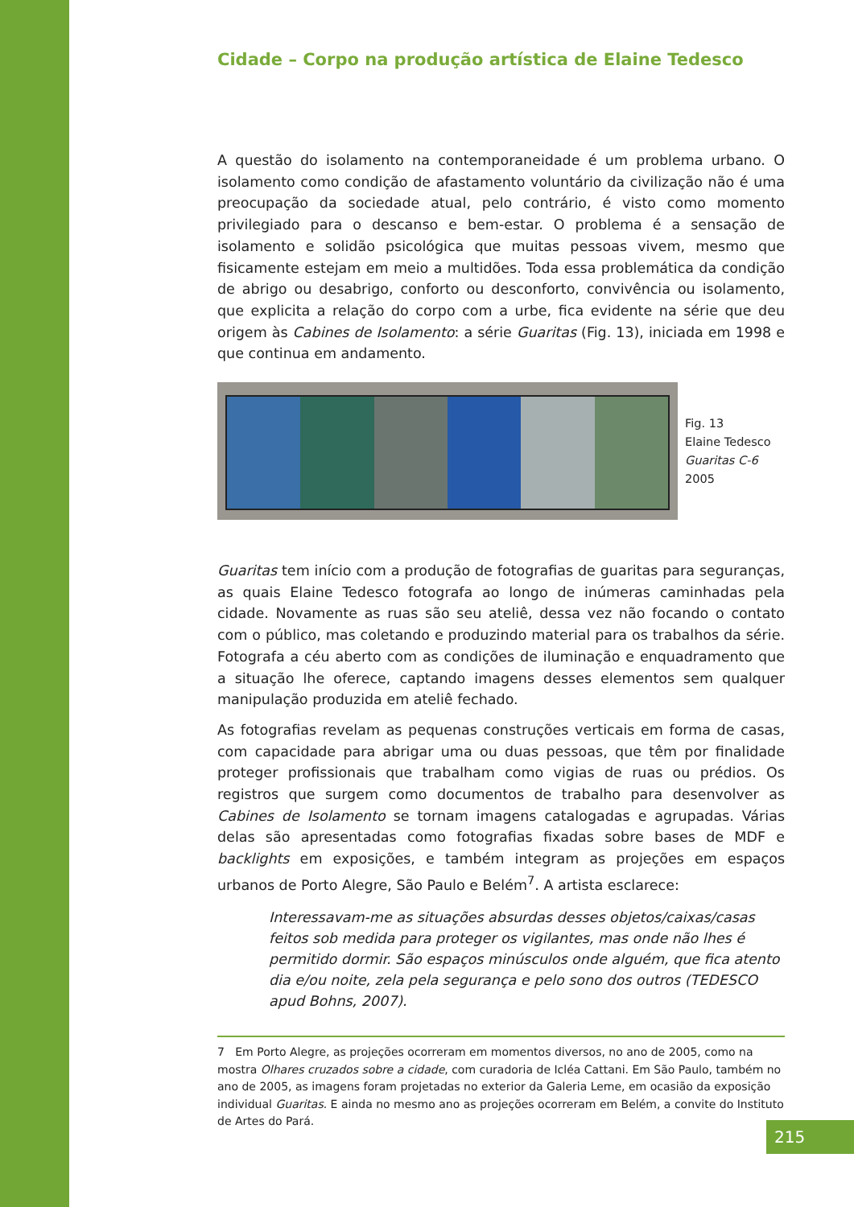Cidade – Corpo na produção artística de Elaine Tedesco
A questão do isolamento na contemporaneidade é um problema urbano. O isolamento como condição de afastamento voluntário da civilização não é uma preocupação da sociedade atual, pelo contrário, é visto como momento privilegiado para o descanso e bem-estar. O problema é a sensação de isolamento e solidão psicológica que muitas pessoas vivem, mesmo que fisicamente estejam em meio a multidões. Toda essa problemática da condição de abrigo ou desabrigo, conforto ou desconforto, convivência ou isolamento, que explicita a relação do corpo com a urbe, fica evidente na série que deu origem às Cabines de Isolamento: a série Guaritas (Fig. 13), iniciada em 1998 e que continua em andamento.
Fig. 13
Elaine Tedesco
Guaritas C-6
2005
Guaritas tem início com a produção de fotografias de guaritas para seguranças, as quais Elaine Tedesco fotografa ao longo de inúmeras caminhadas pela cidade. Novamente as ruas são seu ateliê, dessa vez não focando o contato com o público, mas coletando e produzindo material para os trabalhos da série. Fotografa a céu aberto com as condições de iluminação e enquadramento que a situação lhe oferece, captando imagens desses elementos sem qualquer manipulação produzida em ateliê fechado.
As fotografias revelam as pequenas construções verticais em forma de casas, com capacidade para abrigar uma ou duas pessoas, que têm por finalidade proteger profissionais que trabalham como vigias de ruas ou prédios. Os registros que surgem como documentos de trabalho para desenvolver as Cabines de Isolamento se tornam imagens catalogadas e agrupadas. Várias delas são apresentadas como fotografias fixadas sobre bases de MDF e backlights em exposições, e também integram as projeções em espaços urbanos de Porto Alegre, São Paulo e Belém<sup>7</sup>. A artista esclarece:
Interessavam-me as situações absurdas desses objetos/caixas/casas feitos sob medida para proteger os vigilantes, mas onde não lhes é permitido dormir. São espaços minúsculos onde alguém, que fica atento dia e/ou noite, zela pela segurança e pelo sono dos outros (TEDESCO apud Bohns, 2007).
7 Em Porto Alegre, as projeções ocorreram em momentos diversos, no ano de 2005, como na mostra Olhares cruzados sobre a cidade, com curadoria de Icléa Cattani. Em São Paulo, também no ano de 2005, as imagens foram projetadas no exterior da Galeria Leme, em ocasião da exposição individual Guaritas. E ainda no mesmo ano as projeções ocorreram em Belém, a convite do Instituto de Artes do Pará.
215